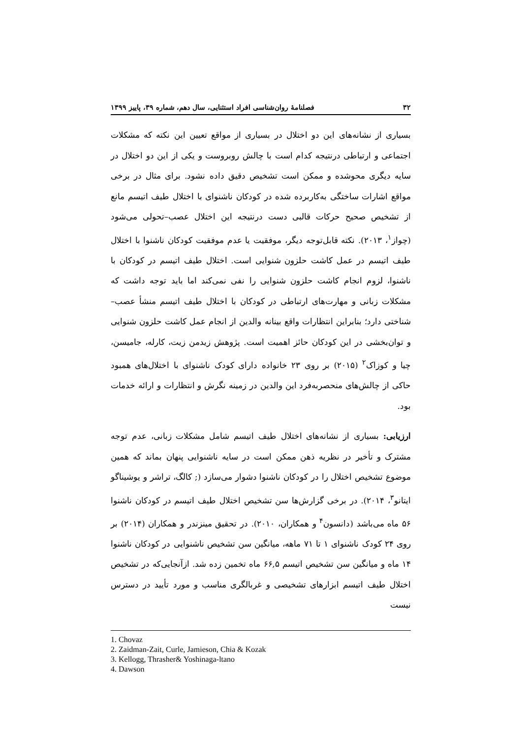۳۲ فصلنامۀ روان‌شناسی افراد استثنایی، سال دهم، شماره ۳۹، پاییز ۱۳۹۹
بسیاری از نشانه‌های این دو اختلال در بسیاری از مواقع تعیین این نکته که مشکلات اجتماعی و ارتباطی درنتیجه کدام است با چالش روبروست و یکی از این دو اختلال در سایه دیگری محوشده و ممکن است تشخیص دقیق داده نشود. برای مثال در برخی مواقع اشارات ساختگی به‌کاربرده شده در کودکان ناشنوای با اختلال طیف اتیسم مانع از تشخیص صحیح حرکات قالبی دست درنتیجه این اختلال عصب–تحولی می‌شود (چواز<sup>۱</sup>، ۲۰۱۳). نکته قابل‌توجه دیگر، موفقیت یا عدم موفقیت کودکان ناشنوا با اختلال طیف اتیسم در عمل کاشت حلزون شنوایی است. اختلال طیف اتیسم در کودکان با ناشنوا، لزوم انجام کاشت حلزون شنوایی را نفی نمی‌کند اما باید توجه داشت که مشکلات زبانی و مهارت‌های ارتباطی در کودکان با اختلال طیف اتیسم منشأ عصب–شناختی دارد؛ بنابراین انتظارات واقع بینانه والدین از انجام عمل کاشت حلزون شنوایی و توان‌بخشی در این کودکان حائز اهمیت است. پژوهش زیدمن زیت، کارله، جامیسن، چیا و کوزاک<sup>۲</sup> (۲۰۱۵) بر روی ۲۳ خانواده دارای کودک ناشنوای با اختلال‌های همبود حاکی از چالش‌های منحصربه‌فرد این والدین در زمینه نگرش و انتظارات و ارائه خدمات بود.
ارزیابی: بسیاری از نشانه‌های اختلال طیف اتیسم شامل مشکلات زبانی، عدم توجه مشترک و تأخیر در نظریه ذهن ممکن است در سایه ناشنوایی پنهان بماند که همین موضوع تشخیص اختلال را در کودکان ناشنوا دشوار می‌سازد (; کالگ، تراشر و یوشیناگو ایتانو<sup>۳</sup>، ۲۰۱۴). در برخی گزارش‌ها سن تشخیص اختلال طیف اتیسم در کودکان ناشنوا ۵۶ ماه می‌باشد (دانسون<sup>۴</sup> و همکاران، ۲۰۱۰). در تحقیق مینزندر و همکاران (۲۰۱۴) بر روی ۲۴ کودک ناشنوای ۱ تا ۷۱ ماهه، میانگین سن تشخیص ناشنوایی در کودکان ناشنوا ۱۴ ماه و میانگین سن تشخیص اتیسم ۶۶,۵ ماه تخمین زده شد. ازآنجایی‌که در تشخیص اختلال طیف اتیسم ابزارهای تشخیصی و غربالگری مناسب و مورد تأیید در دسترس نیست
1. Chovaz
2. Zaidman-Zait, Curle, Jamieson, Chia & Kozak
3. Kellogg, Thrasher& Yoshinaga-ltano
4. Dawson